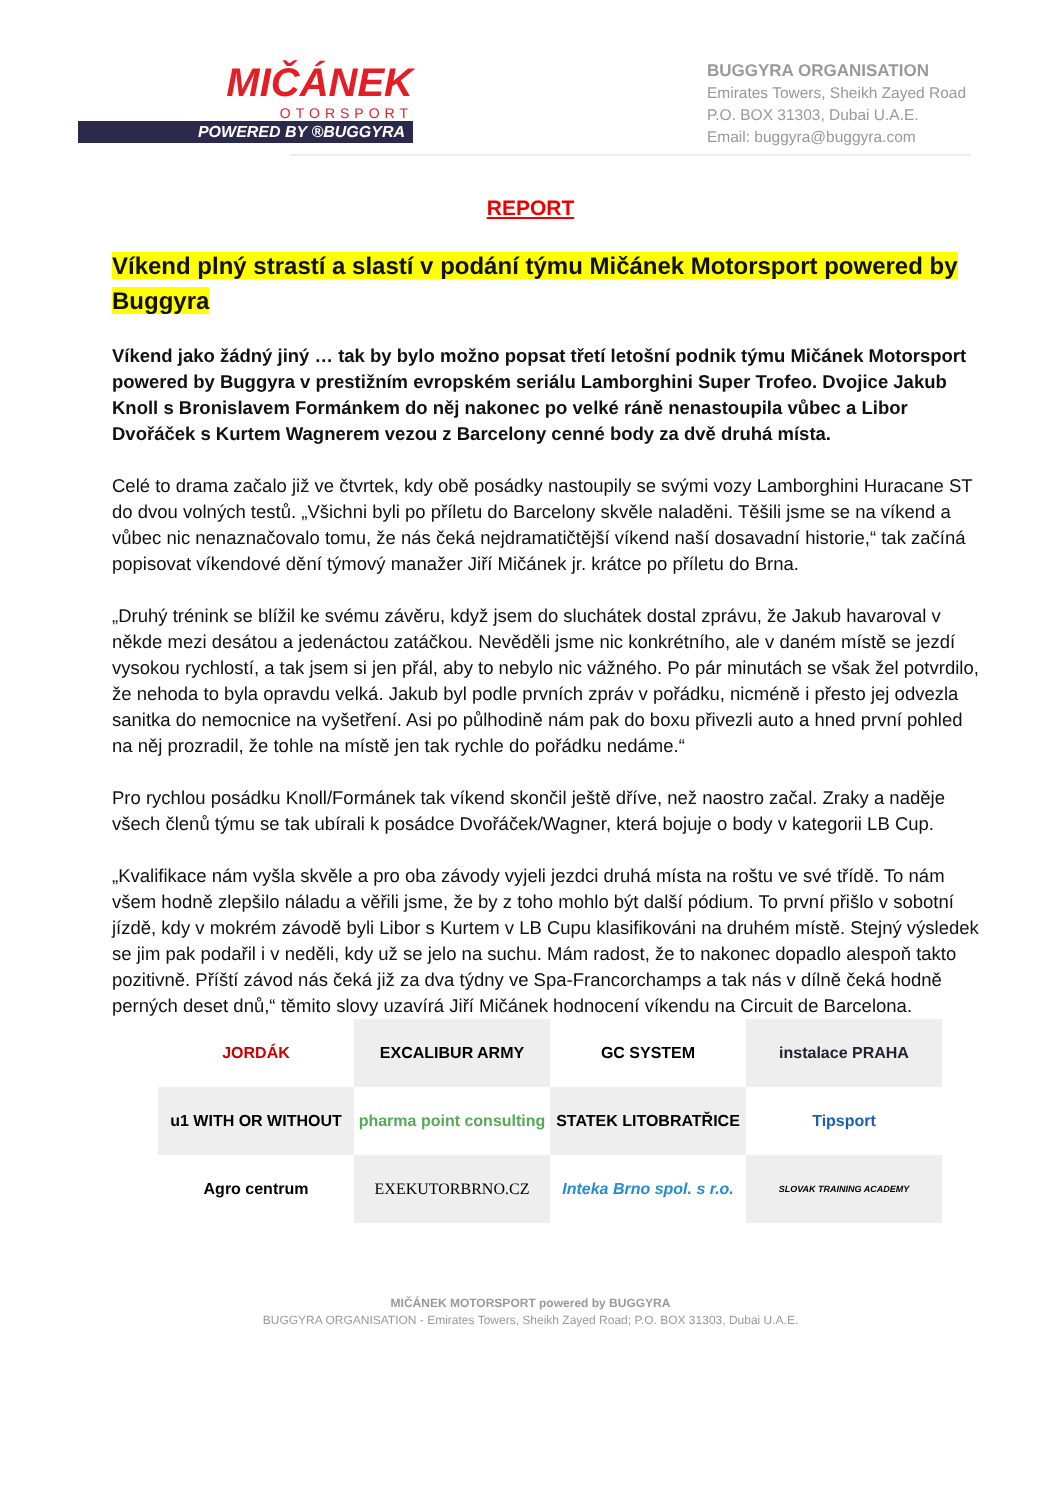MIČÁNEK
OTORSPORT
POWERED BY ®BUGGYRA
BUGGYRA ORGANISATION
Emirates Towers, Sheikh Zayed Road
P.O. BOX 31303, Dubai U.A.E.
Email: buggyra@buggyra.com
REPORT
Víkend plný strastí a slastí v podání týmu Mičánek Motorsport powered by Buggyra
Víkend jako žádný jiný … tak by bylo možno popsat třetí letošní podnik týmu Mičánek Motorsport powered by Buggyra v prestižním evropském seriálu Lamborghini Super Trofeo. Dvojice Jakub Knoll s Bronislavem Formánkem do něj nakonec po velké ráně nenastoupila vůbec a Libor Dvořáček s Kurtem Wagnerem vezou z Barcelony cenné body za dvě druhá místa.
Celé to drama začalo již ve čtvrtek, kdy obě posádky nastoupily se svými vozy Lamborghini Huracane ST do dvou volných testů. „Všichni byli po příletu do Barcelony skvěle naladěni. Těšili jsme se na víkend a vůbec nic nenaznačovalo tomu, že nás čeká nejdramatičtější víkend naší dosavadní historie,“ tak začíná popisovat víkendové dění týmový manažer Jiří Mičánek jr. krátce po příletu do Brna.
„Druhý trénink se blížil ke svému závěru, když jsem do sluchátek dostal zprávu, že Jakub havaroval v někde mezi desátou a jedenáctou zatáčkou. Nevěděli jsme nic konkrétního, ale v daném místě se jezdí vysokou rychlostí, a tak jsem si jen přál, aby to nebylo nic vážného. Po pár minutách se však žel potvrdilo, že nehoda to byla opravdu velká. Jakub byl podle prvních zpráv v pořádku, nicméně i přesto jej odvezla sanitka do nemocnice na vyšetření. Asi po půlhodině nám pak do boxu přivezli auto a hned první pohled na něj prozradil, že tohle na místě jen tak rychle do pořádku nedáme.“
Pro rychlou posádku Knoll/Formánek tak víkend skončil ještě dříve, než naostro začal. Zraky a naděje všech členů týmu se tak ubírali k posádce Dvořáček/Wagner, která bojuje o body v kategorii LB Cup.
„Kvalifikace nám vyšla skvěle a pro oba závody vyjeli jezdci druhá místa na roštu ve své třídě. To nám všem hodně zlepšilo náladu a věřili jsme, že by z toho mohlo být další pódium. To první přišlo v sobotní jízdě, kdy v mokrém závodě byli Libor s Kurtem v LB Cupu klasifikováni na druhém místě. Stejný výsledek se jim pak podařil i v neděli, kdy už se jelo na suchu. Mám radost, že to nakonec dopadlo alespoň takto pozitivně. Příští závod nás čeká již za dva týdny ve Spa-Francorchamps a tak nás v dílně čeká hodně perných deset dnů,“ těmito slovy uzavírá Jiří Mičánek hodnocení víkendu na Circuit de Barcelona.
JORDÁK
EXCALIBUR ARMY
GC SYSTEM
instalace PRAHA
u1 WITH OR WITHOUT
pharma point consulting
STATEK LITOBRATŘICE
Tipsport
Agro centrum
EXEKUTORBRNO.CZ
Inteka Brno spol. s r.o.
SLOVAK TRAINING ACADEMY
MIČÁNEK MOTORSPORT powered by BUGGYRA
BUGGYRA ORGANISATION - Emirates Towers, Sheikh Zayed Road; P.O. BOX 31303, Dubai U.A.E.